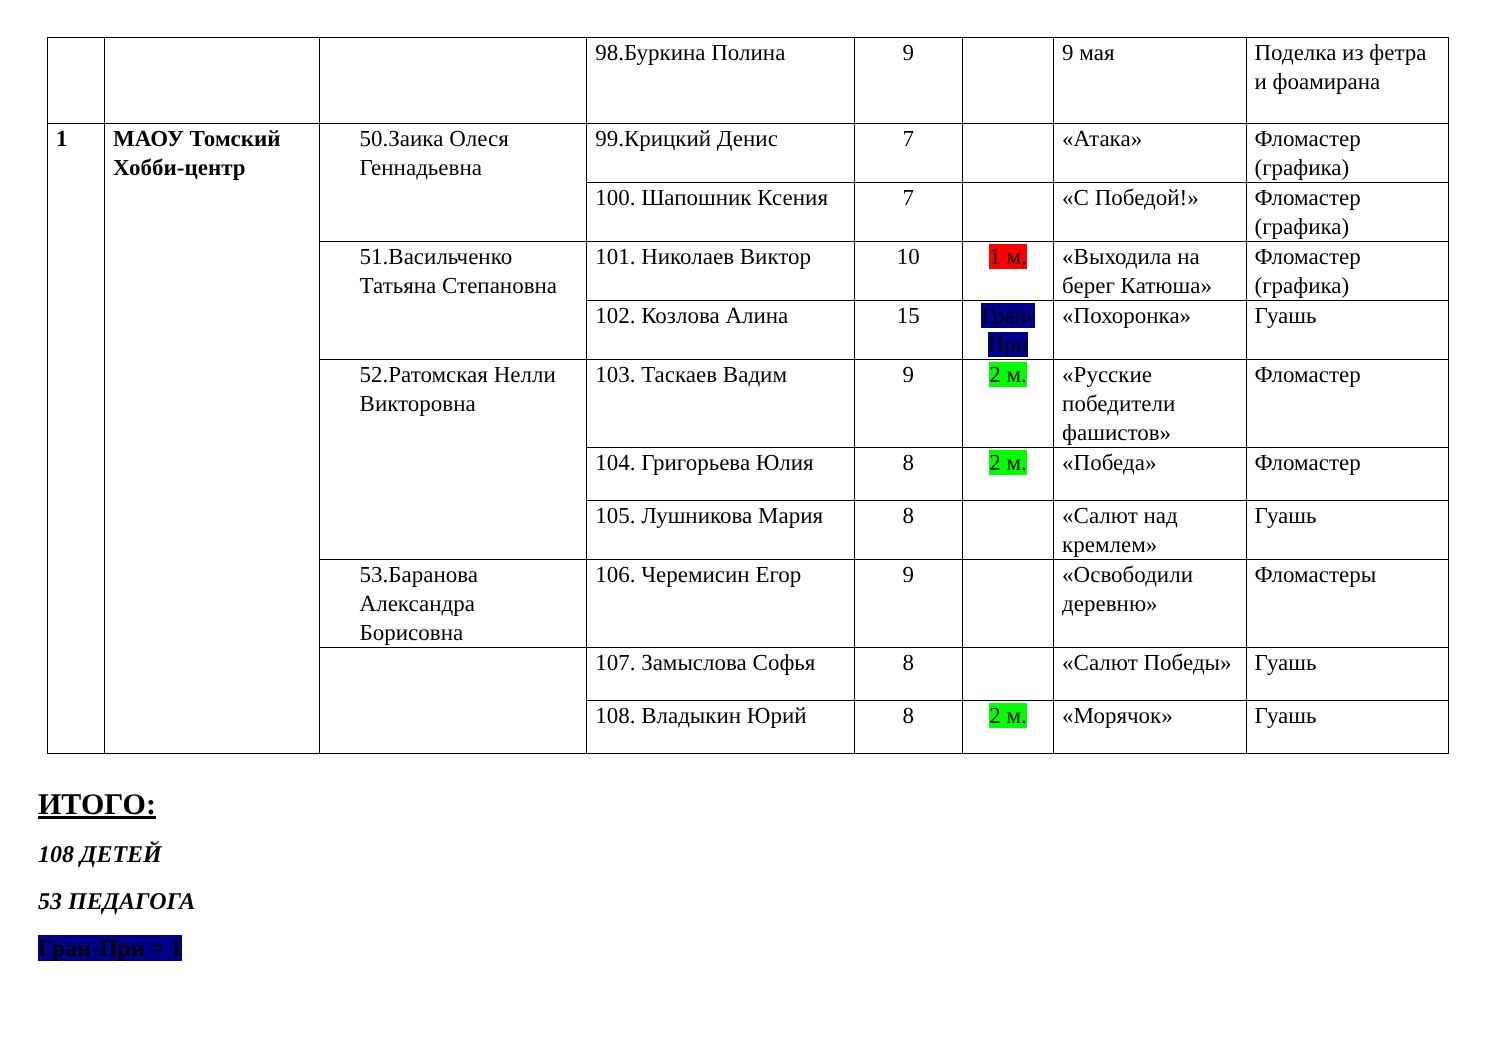| | | | 98.Буркина Полина | 9 | | 9 мая | Поделка из фетра и фоамирана |
| 1 | МАОУ Томский Хобби-центр | 50.Заика Олеся Геннадьевна | 99.Крицкий Денис | 7 | | «Атака» | Фломастер (графика) |
| | | | 100. Шапошник Ксения | 7 | | «С Победой!» | Фломастер (графика) |
| | | 51.Васильченко Татьяна Степановна | 101. Николаев Виктор | 10 | 1 м. | «Выходила на берег Катюша» | Фломастер (графика) |
| | | | 102. Козлова Алина | 15 | Гран-При | «Похоронка» | Гуашь |
| | | 52.Ратомская Нелли Викторовна | 103. Таскаев Вадим | 9 | 2 м. | «Русские победители фашистов» | Фломастер |
| | | | 104. Григорьева Юлия | 8 | 2 м. | «Победа» | Фломастер |
| | | | 105. Лушникова Мария | 8 | | «Салют над кремлем» | Гуашь |
| | | 53.Баранова Александра Борисовна | 106. Черемисин Егор | 9 | | «Освободили деревню» | Фломастеры |
| | | | 107. Замыслова Софья | 8 | | «Салют Победы» | Гуашь |
| | | | 108. Владыкин Юрий | 8 | 2 м. | «Морячок» | Гуашь |
ИТОГО:
108 ДЕТЕЙ
53 ПЕДАГОГА
Гран-При = 1